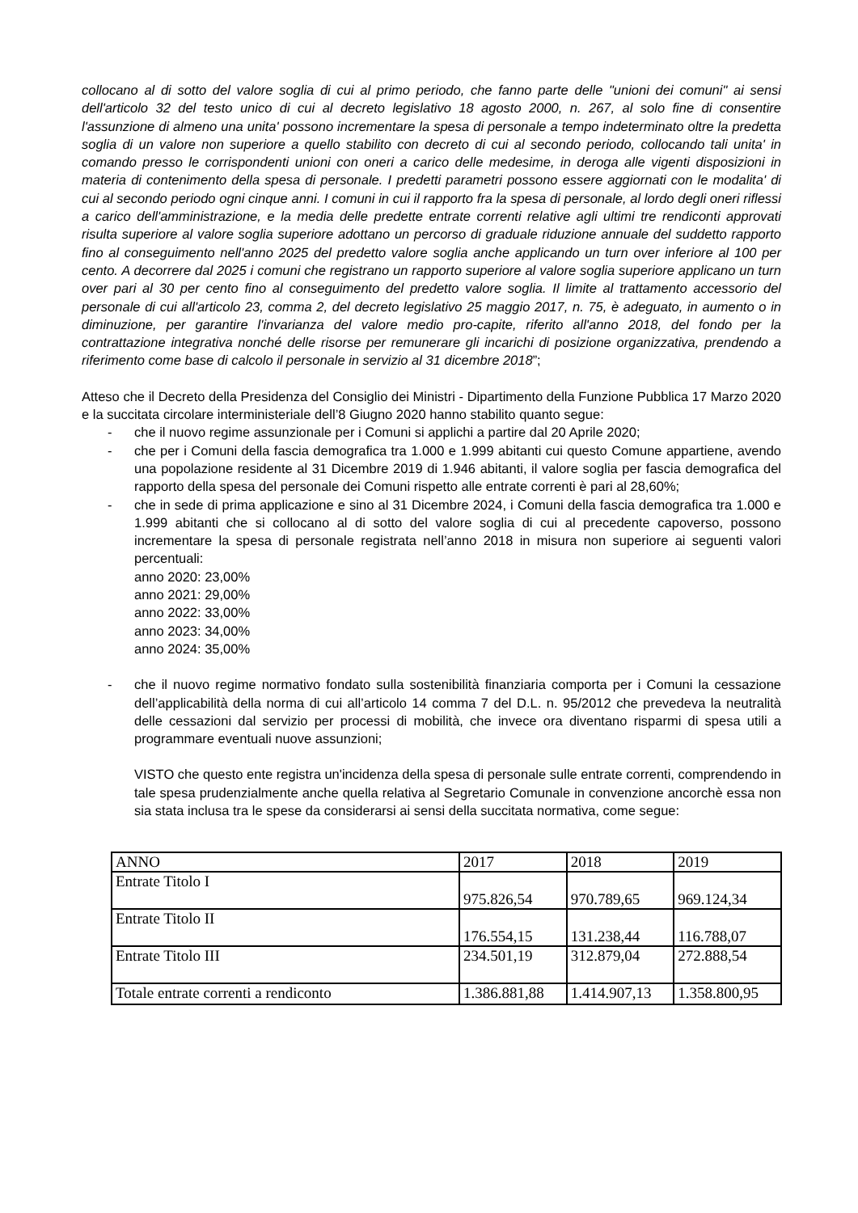collocano al di sotto del valore soglia di cui al primo periodo, che fanno parte delle "unioni dei comuni" ai sensi dell'articolo 32 del testo unico di cui al decreto legislativo 18 agosto 2000, n. 267, al solo fine di consentire l'assunzione di almeno una unita' possono incrementare la spesa di personale a tempo indeterminato oltre la predetta soglia di un valore non superiore a quello stabilito con decreto di cui al secondo periodo, collocando tali unita' in comando presso le corrispondenti unioni con oneri a carico delle medesime, in deroga alle vigenti disposizioni in materia di contenimento della spesa di personale. I predetti parametri possono essere aggiornati con le modalita' di cui al secondo periodo ogni cinque anni. I comuni in cui il rapporto fra la spesa di personale, al lordo degli oneri riflessi a carico dell'amministrazione, e la media delle predette entrate correnti relative agli ultimi tre rendiconti approvati risulta superiore al valore soglia superiore adottano un percorso di graduale riduzione annuale del suddetto rapporto fino al conseguimento nell'anno 2025 del predetto valore soglia anche applicando un turn over inferiore al 100 per cento. A decorrere dal 2025 i comuni che registrano un rapporto superiore al valore soglia superiore applicano un turn over pari al 30 per cento fino al conseguimento del predetto valore soglia. Il limite al trattamento accessorio del personale di cui all'articolo 23, comma 2, del decreto legislativo 25 maggio 2017, n. 75, è adeguato, in aumento o in diminuzione, per garantire l'invarianza del valore medio pro-capite, riferito all'anno 2018, del fondo per la contrattazione integrativa nonché delle risorse per remunerare gli incarichi di posizione organizzativa, prendendo a riferimento come base di calcolo il personale in servizio al 31 dicembre 2018”;
Atteso che il Decreto della Presidenza del Consiglio dei Ministri - Dipartimento della Funzione Pubblica 17 Marzo 2020 e la succitata circolare interministeriale dell’8 Giugno 2020 hanno stabilito quanto segue:
- che il nuovo regime assunzionale per i Comuni si applichi a partire dal 20 Aprile 2020;
- che per i Comuni della fascia demografica tra 1.000 e 1.999 abitanti cui questo Comune appartiene, avendo una popolazione residente al 31 Dicembre 2019 di 1.946 abitanti, il valore soglia per fascia demografica del rapporto della spesa del personale dei Comuni rispetto alle entrate correnti è pari al 28,60%;
- che in sede di prima applicazione e sino al 31 Dicembre 2024, i Comuni della fascia demografica tra 1.000 e 1.999 abitanti che si collocano al di sotto del valore soglia di cui al precedente capoverso, possono incrementare la spesa di personale registrata nell’anno 2018 in misura non superiore ai seguenti valori percentuali:
anno 2020: 23,00%
anno 2021: 29,00%
anno 2022: 33,00%
anno 2023: 34,00%
anno 2024: 35,00%
- che il nuovo regime normativo fondato sulla sostenibilità finanziaria comporta per i Comuni la cessazione dell’applicabilità della norma di cui all’articolo 14 comma 7 del D.L. n. 95/2012 che prevedeva la neutralità delle cessazioni dal servizio per processi di mobilità, che invece ora diventano risparmi di spesa utili a programmare eventuali nuove assunzioni;
VISTO che questo ente registra un'incidenza della spesa di personale sulle entrate correnti, comprendendo in tale spesa prudenzialmente anche quella relativa al Segretario Comunale in convenzione ancorchè essa non sia stata inclusa tra le spese da considerarsi ai sensi della succitata normativa, come segue:
| ANNO | 2017 | 2018 | 2019 |
| Entrate Titolo I | 975.826,54 | 970.789,65 | 969.124,34 |
| Entrate Titolo II | 176.554,15 | 131.238,44 | 116.788,07 |
| Entrate Titolo III | 234.501,19 | 312.879,04 | 272.888,54 |
| Totale entrate correnti a rendiconto | 1.386.881,88 | 1.414.907,13 | 1.358.800,95 |